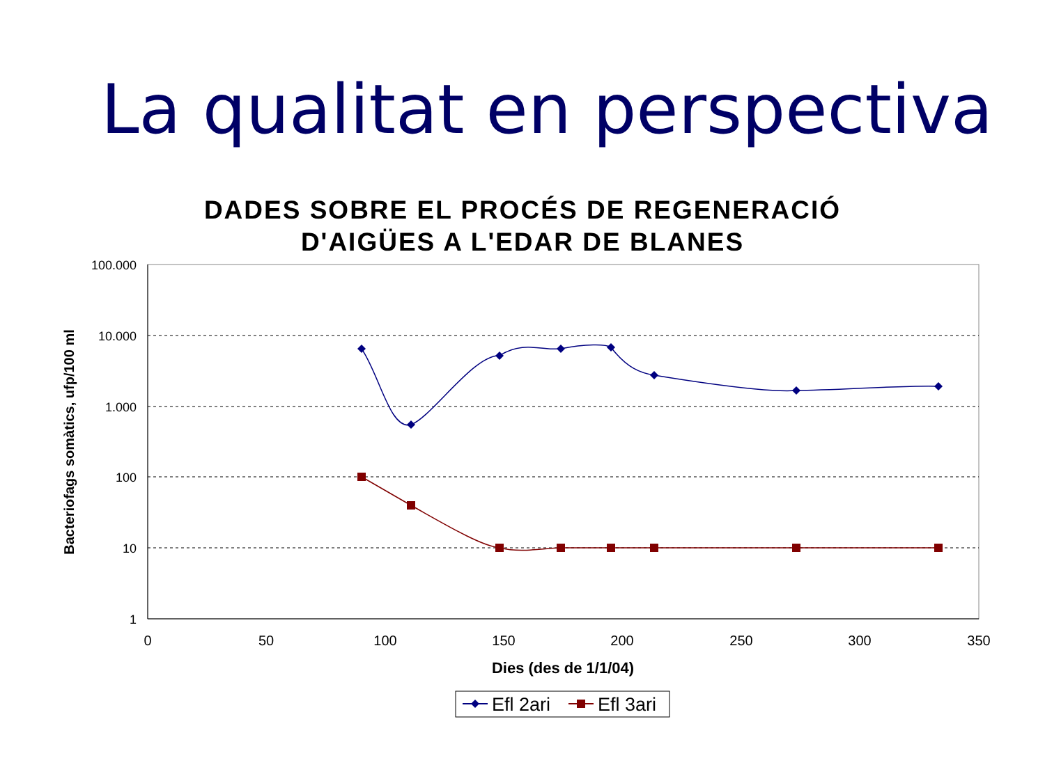La qualitat en perspectiva
DADES SOBRE EL PROCÉS DE REGENERACIÓ
D'AIGÜES A L'EDAR DE BLANES
100.000
10.000
1.000
100
10
1
0
50
100
150
200
250
300
350
Dies (des de 1/1/04)
Bacteriofags somàtics, ufp/100 ml
Efl 2ari
Efl 3ari